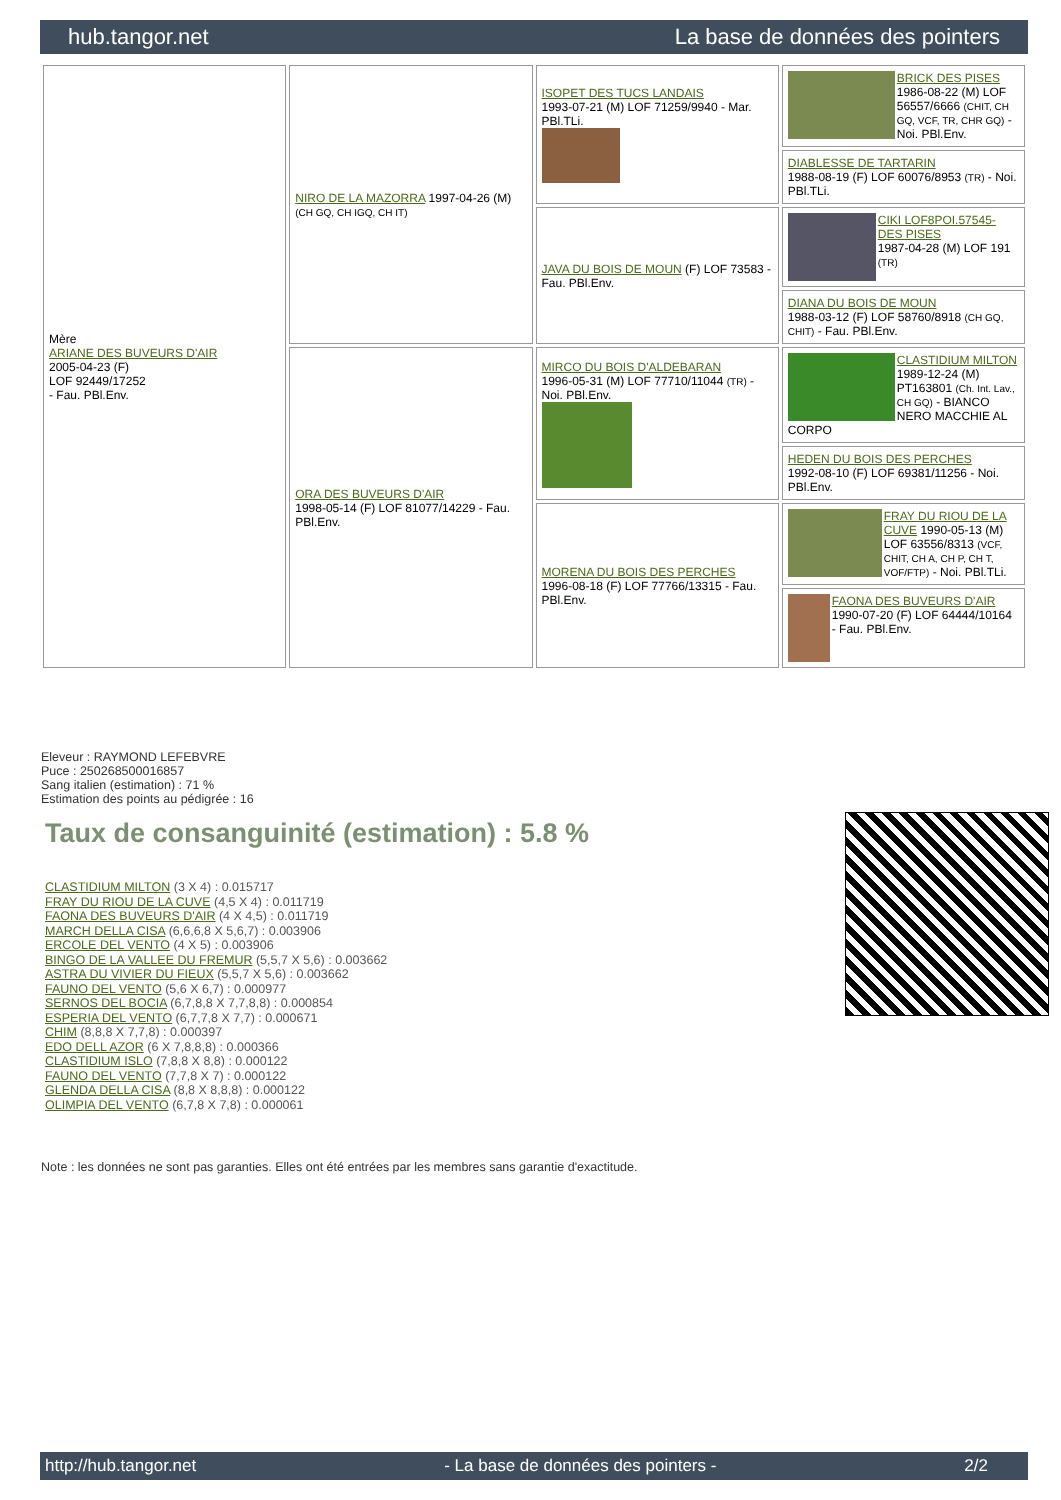hub.tangor.net La base de données des pointers
| Mère ARIANE DES BUVEURS D'AIR 2005-04-23 (F) LOF 92449/17252 - Fau. PBl.Env. | NIRO DE LA MAZORRA 1997-04-26 (M) (CH GQ, CH IGQ, CH IT) | ISOPET DES TUCS LANDAIS 1993-07-21 (M) LOF 71259/9940 - Mar. PBl.TLi. | BRICK DES PISES 1986-08-22 (M) LOF 56557/6666 (CHIT, CH GQ, VCF, TR, CHR GQ) - Noi. PBl.Env. |
| | | | DIABLESSE DE TARTARIN 1988-08-19 (F) LOF 60076/8953 (TR) - Noi. PBl.TLi. |
| | | JAVA DU BOIS DE MOUN (F) LOF 73583 - Fau. PBl.Env. | CIKI LOF8POI.57545-DES PISES 1987-04-28 (M) LOF 191 (TR) |
| | | | DIANA DU BOIS DE MOUN 1988-03-12 (F) LOF 58760/8918 (CH GQ, CHIT) - Fau. PBl.Env. |
| | ORA DES BUVEURS D'AIR 1998-05-14 (F) LOF 81077/14229 - Fau. PBl.Env. | MIRCO DU BOIS D'ALDEBARAN 1996-05-31 (M) LOF 77710/11044 (TR) - Noi. PBl.Env. | CLASTIDIUM MILTON 1989-12-24 (M) PT163801 (Ch. Int. Lav., CH GQ) - BIANCO NERO MACCHIE AL CORPO |
| | | | HEDEN DU BOIS DES PERCHES 1992-08-10 (F) LOF 69381/11256 - Noi. PBl.Env. |
| | | MORENA DU BOIS DES PERCHES 1996-08-18 (F) LOF 77766/13315 - Fau. PBl.Env. | FRAY DU RIOU DE LA CUVE 1990-05-13 (M) LOF 63556/8313 (VCF, CHIT, CH A, CH P, CH T, VOF/FTP) - Noi. PBl.TLi. |
| | | | FAONA DES BUVEURS D'AIR 1990-07-20 (F) LOF 64444/10164 - Fau. PBl.Env. |
Eleveur : RAYMOND LEFEBVRE
Puce : 250268500016857
Sang italien (estimation) : 71 %
Estimation des points au pédigrée : 16
Taux de consanguinité (estimation) : 5.8 %
CLASTIDIUM MILTON (3 X 4) : 0.015717
FRAY DU RIOU DE LA CUVE (4,5 X 4) : 0.011719
FAONA DES BUVEURS D'AIR (4 X 4,5) : 0.011719
MARCH DELLA CISA (6,6,6,8 X 5,6,7) : 0.003906
ERCOLE DEL VENTO (4 X 5) : 0.003906
BINGO DE LA VALLEE DU FREMUR (5,5,7 X 5,6) : 0.003662
ASTRA DU VIVIER DU FIEUX (5,5,7 X 5,6) : 0.003662
FAUNO DEL VENTO (5,6 X 6,7) : 0.000977
SERNOS DEL BOCIA (6,7,8,8 X 7,7,8,8) : 0.000854
ESPERIA DEL VENTO (6,7,7,8 X 7,7) : 0.000671
CHIM (8,8,8 X 7,7,8) : 0.000397
EDO DELL AZOR (6 X 7,8,8,8) : 0.000366
CLASTIDIUM ISLO (7,8,8 X 8,8) : 0.000122
FAUNO DEL VENTO (7,7,8 X 7) : 0.000122
GLENDA DELLA CISA (8,8 X 8,8,8) : 0.000122
OLIMPIA DEL VENTO (6,7,8 X 7,8) : 0.000061
Note : les données ne sont pas garanties. Elles ont été entrées par les membres sans garantie d'exactitude.
http://hub.tangor.net - La base de données des pointers - 2/2